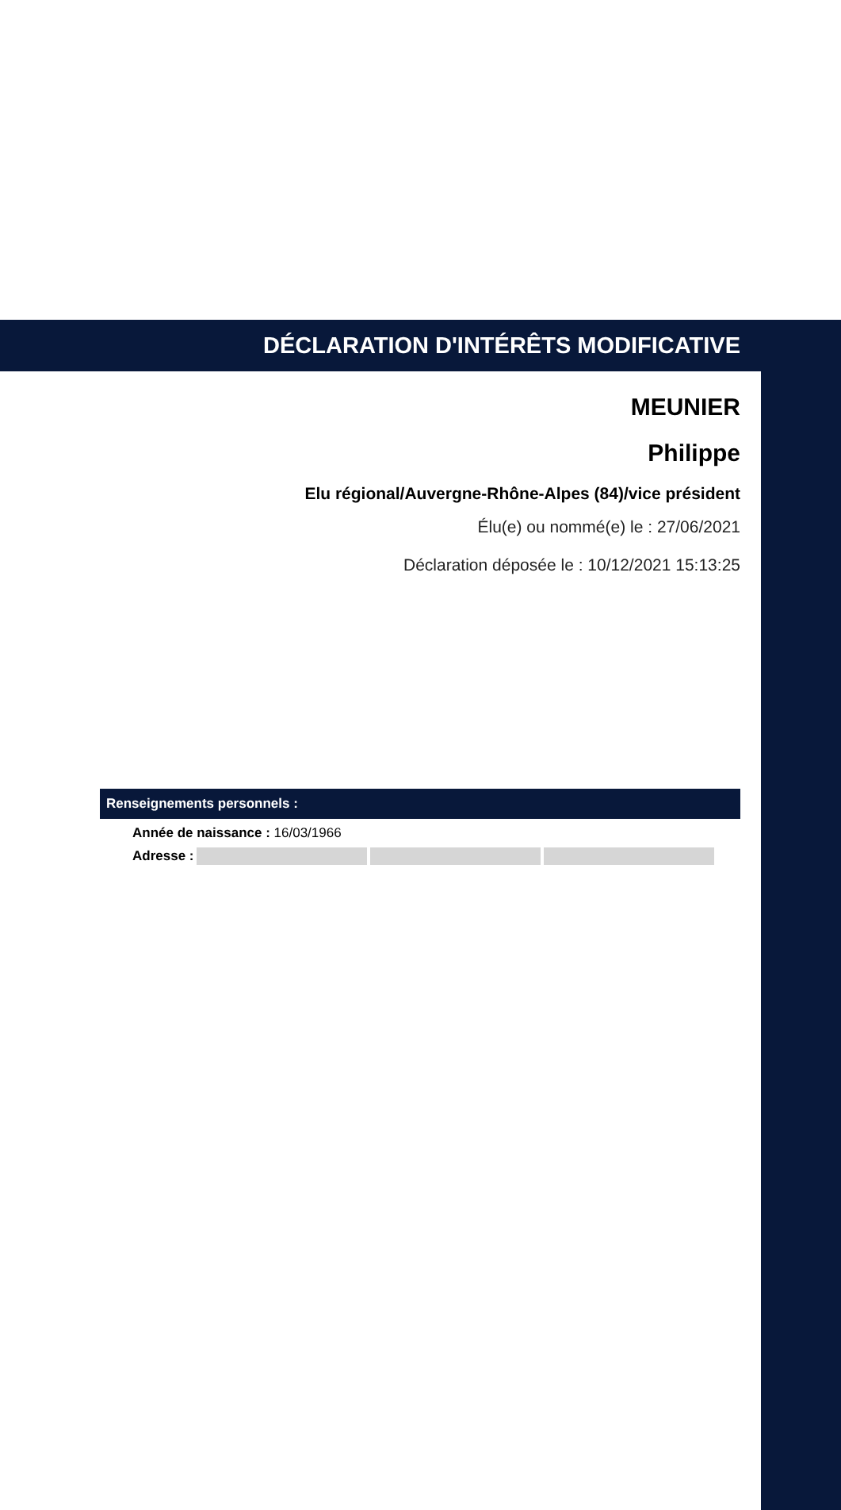DÉCLARATION D'INTÉRÊTS MODIFICATIVE
MEUNIER
Philippe
Elu régional/Auvergne-Rhône-Alpes (84)/vice président
Élu(e) ou nommé(e) le : 27/06/2021
Déclaration déposée le : 10/12/2021 15:13:25
Renseignements personnels :
Année de naissance : 16/03/1966
Adresse :